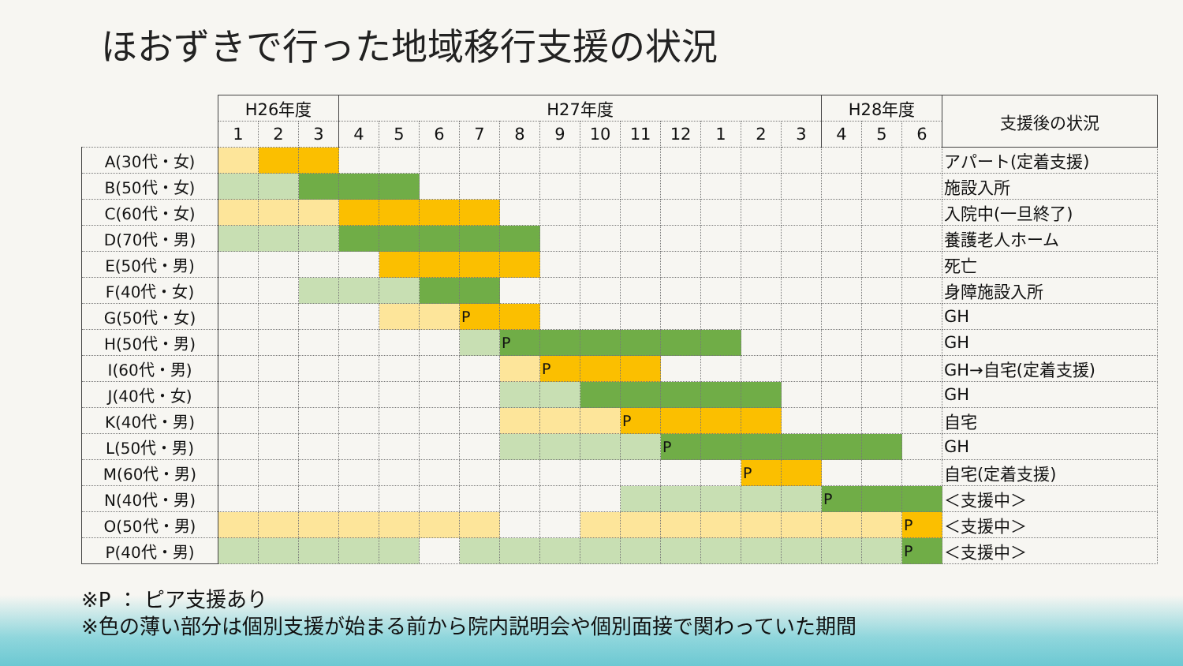ほおずきで行った地域移行支援の状況
| | H26年度 | | | H27年度 | | | | | | | | | | | | H28年度 | | | 支援後の状況 |
| --- | --- | --- | --- | --- | --- | --- | --- | --- | --- | --- | --- | --- | --- | --- | --- | --- | --- | --- | --- |
| | 1 | 2 | 3 | 4 | 5 | 6 | 7 | 8 | 9 | 10 | 11 | 12 | 1 | 2 | 3 | 4 | 5 | 6 | |
| A(30代・女) | | | | | | | | | | | | | | | | | | | アパート(定着支援) |
| B(50代・女) | | | | | | | | | | | | | | | | | | | 施設入所 |
| C(60代・女) | | | | | | | | | | | | | | | | | | | 入院中(一旦終了) |
| D(70代・男) | | | | | | | | | | | | | | | | | | | 養護老人ホーム |
| E(50代・男) | | | | | | | | | | | | | | | | | | | 死亡 |
| F(40代・女) | | | | | | | | | | | | | | | | | | | 身障施設入所 |
| G(50代・女) | | | | | | | P | | | | | | | | | | | | GH |
| H(50代・男) | | | | | | | | P | | | | | | | | | | | GH |
| I(60代・男) | | | | | | | | | P | | | | | | | | | | GH→自宅(定着支援) |
| J(40代・女) | | | | | | | | | | | | | | | | | | | GH |
| K(40代・男) | | | | | | | | | | | P | | | | | | | | 自宅 |
| L(50代・男) | | | | | | | | | | | | P | | | | | | | GH |
| M(60代・男) | | | | | | | | | | | | | | P | | | | | 自宅(定着支援) |
| N(40代・男) | | | | | | | | | | | | | | | | P | | | ＜支援中＞ |
| O(50代・男) | | | | | | | | | | | | | | | | | | P | ＜支援中＞ |
| P(40代・男) | | | | | | | | | | | | | | | | | | P | ＜支援中＞ |
※P ： ピア支援あり
※色の薄い部分は個別支援が始まる前から院内説明会や個別面接で関わっていた期間